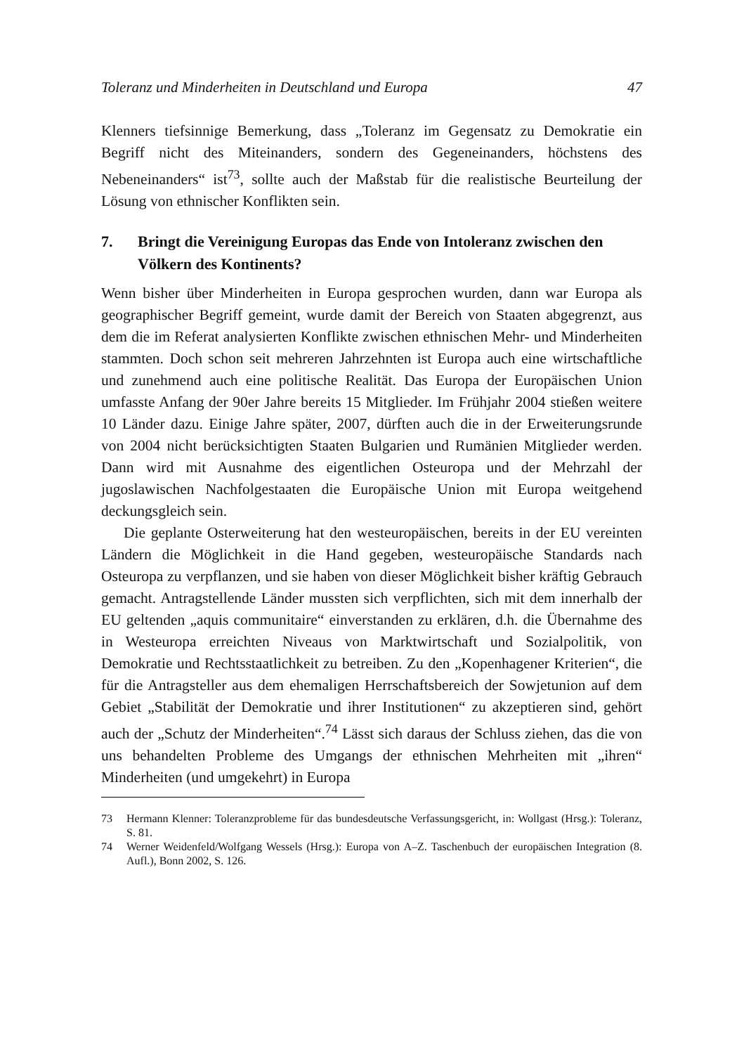Toleranz und Minderheiten in Deutschland und Europa 47
Klenners tiefsinnige Bemerkung, dass „Toleranz im Gegensatz zu Demokratie ein Begriff nicht des Miteinanders, sondern des Gegeneinanders, höchstens des Nebeneinanders“ ist<sup>73</sup>, sollte auch der Maßstab für die realistische Beurteilung der Lösung von ethnischer Konflikten sein.
7. Bringt die Vereinigung Europas das Ende von Intoleranz zwischen den Völkern des Kontinents?
Wenn bisher über Minderheiten in Europa gesprochen wurden, dann war Europa als geographischer Begriff gemeint, wurde damit der Bereich von Staaten abgegrenzt, aus dem die im Referat analysierten Konflikte zwischen ethnischen Mehr- und Minderheiten stammten. Doch schon seit mehreren Jahrzehnten ist Europa auch eine wirtschaftliche und zunehmend auch eine politische Realität. Das Europa der Europäischen Union umfasste Anfang der 90er Jahre bereits 15 Mitglieder. Im Frühjahr 2004 stießen weitere 10 Länder dazu. Einige Jahre später, 2007, dürften auch die in der Erweiterungsrunde von 2004 nicht berücksichtigten Staaten Bulgarien und Rumänien Mitglieder werden. Dann wird mit Ausnahme des eigentlichen Osteuropa und der Mehrzahl der jugoslawischen Nachfolgestaaten die Europäische Union mit Europa weitgehend deckungsgleich sein.
Die geplante Osterweiterung hat den westeuropäischen, bereits in der EU vereinten Ländern die Möglichkeit in die Hand gegeben, westeuropäische Standards nach Osteuropa zu verpflanzen, und sie haben von dieser Möglichkeit bisher kräftig Gebrauch gemacht. Antragstellende Länder mussten sich verpflichten, sich mit dem innerhalb der EU geltenden „aquis communitaire“ einverstanden zu erklären, d.h. die Übernahme des in Westeuropa erreichten Niveaus von Marktwirtschaft und Sozialpolitik, von Demokratie und Rechtsstaatlichkeit zu betreiben. Zu den „Kopenhagener Kriterien“, die für die Antragsteller aus dem ehemaligen Herrschaftsbereich der Sowjetunion auf dem Gebiet „Stabilität der Demokratie und ihrer Institutionen“ zu akzeptieren sind, gehört auch der „Schutz der Minderheiten“.<sup>74</sup> Lässt sich daraus der Schluss ziehen, das die von uns behandelten Probleme des Umgangs der ethnischen Mehrheiten mit „ihren“ Minderheiten (und umgekehrt) in Europa
73 Hermann Klenner: Toleranzprobleme für das bundesdeutsche Verfassungsgericht, in: Wollgast (Hrsg.): Toleranz, S. 81.
74 Werner Weidenfeld/Wolfgang Wessels (Hrsg.): Europa von A–Z. Taschenbuch der europäischen Integration (8. Aufl.), Bonn 2002, S. 126.